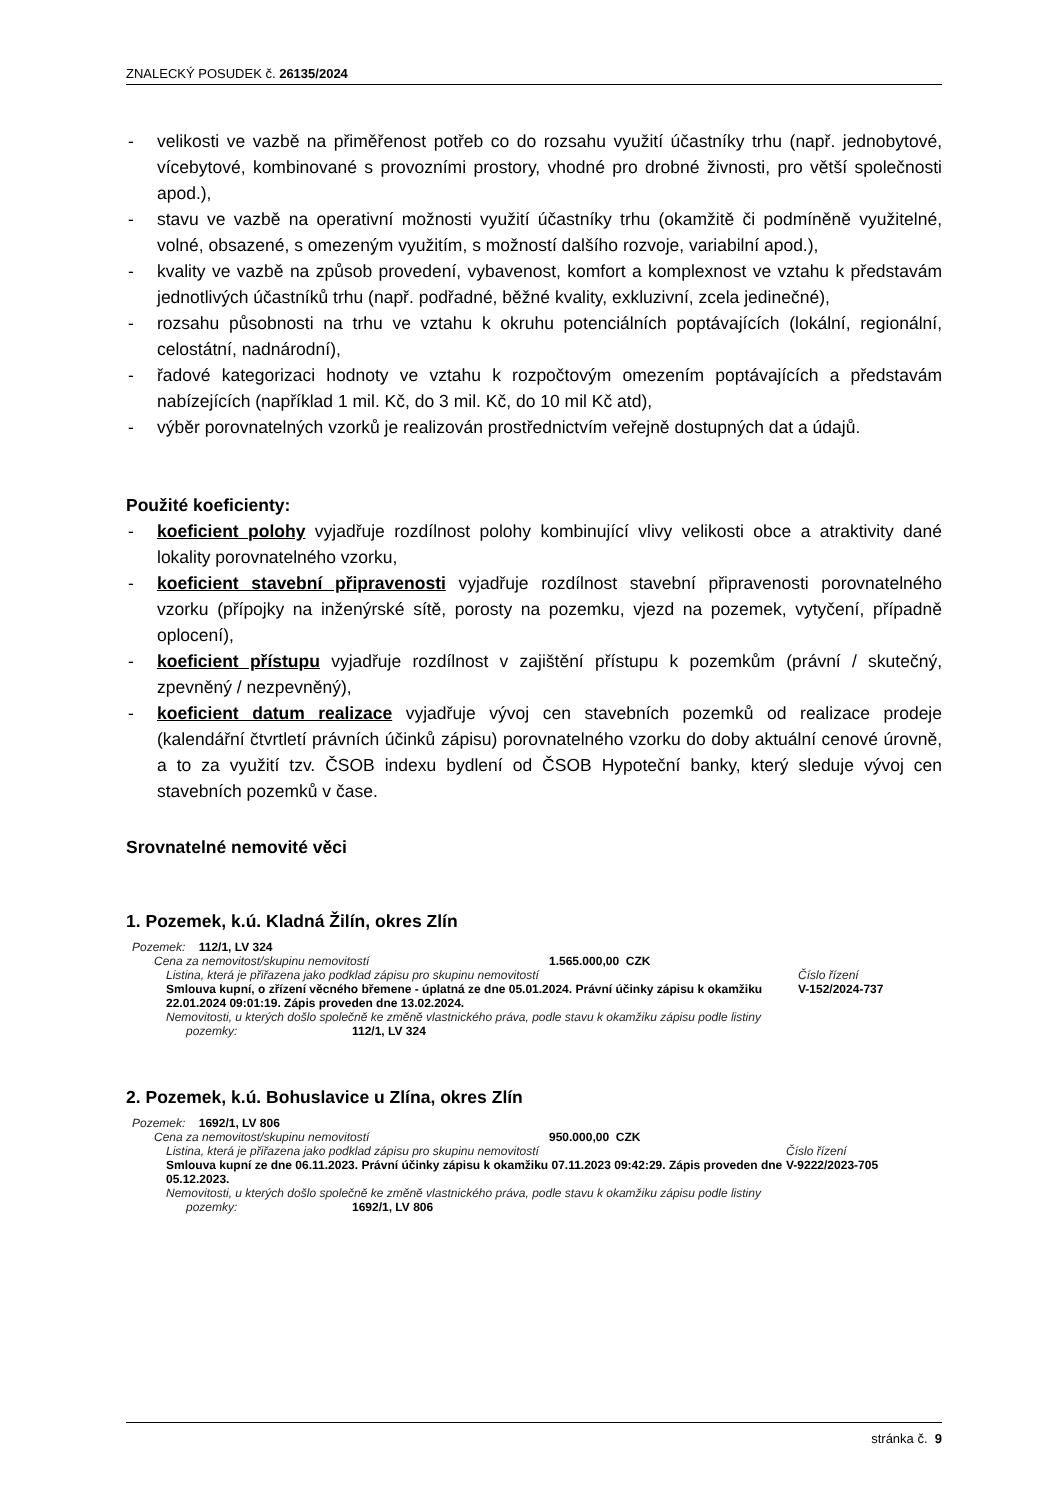ZNALECKÝ POSUDEK č. 26135/2024
- velikosti ve vazbě na přiměřenost potřeb co do rozsahu využití účastníky trhu (např. jednobytové, vícebytové, kombinované s provozními prostory, vhodné pro drobné živnosti, pro větší společnosti apod.),
- stavu ve vazbě na operativní možnosti využití účastníky trhu (okamžitě či podmíněně využitelné, volné, obsazené, s omezeným využitím, s možností dalšího rozvoje, variabilní apod.),
- kvality ve vazbě na způsob provedení, vybavenost, komfort a komplexnost ve vztahu k představám jednotlivých účastníků trhu (např. podřadné, běžné kvality, exkluzivní, zcela jedinečné),
- rozsahu působnosti na trhu ve vztahu k okruhu potenciálních poptávajících (lokální, regionální, celostátní, nadnárodní),
- řadové kategorizaci hodnoty ve vztahu k rozpočtovým omezením poptávajících a představám nabízejících (například 1 mil. Kč, do 3 mil. Kč, do 10 mil Kč atd),
- výběr porovnatelných vzorků je realizován prostřednictvím veřejně dostupných dat a údajů.
Použité koeficienty:
- koeficient polohy vyjadřuje rozdílnost polohy kombinující vlivy velikosti obce a atraktivity dané lokality porovnatelného vzorku,
- koeficient stavební připravenosti vyjadřuje rozdílnost stavební připravenosti porovnatelného vzorku (přípojky na inženýrské sítě, porosty na pozemku, vjezd na pozemek, vytyčení, případně oplocení),
- koeficient přístupu vyjadřuje rozdílnost v zajištění přístupu k pozemkům (právní / skutečný, zpevněný / nezpevněný),
- koeficient datum realizace vyjadřuje vývoj cen stavebních pozemků od realizace prodeje (kalendářní čtvrtletí právních účinků zápisu) porovnatelného vzorku do doby aktuální cenové úrovně, a to za využití tzv. ČSOB indexu bydlení od ČSOB Hypoteční banky, který sleduje vývoj cen stavebních pozemků v čase.
Srovnatelné nemovité věci
1. Pozemek, k.ú. Kladná Žilín, okres Zlín
Pozemek: 112/1, LV 324
Cena za nemovitost/skupinu nemovitostí 1.565.000,00 CZK
Listina, která je přiřazena jako podklad zápisu pro skupinu nemovitostí Číslo řízení
Smlouva kupní, o zřízení věcného břemene - úplatná ze dne 05.01.2024. Právní účinky zápisu k okamžiku 22.01.2024 09:01:19. Zápis proveden dne 13.02.2024. V-152/2024-737
Nemovitosti, u kterých došlo společně ke změně vlastnického práva, podle stavu k okamžiku zápisu podle listiny
pozemky: 112/1, LV 324
2. Pozemek, k.ú. Bohuslavice u Zlína, okres Zlín
Pozemek: 1692/1, LV 806
Cena za nemovitost/skupinu nemovitostí 950.000,00 CZK
Listina, která je přiřazena jako podklad zápisu pro skupinu nemovitostí Číslo řízení
Smlouva kupní ze dne 06.11.2023. Právní účinky zápisu k okamžiku 07.11.2023 09:42:29. Zápis proveden dne 05.12.2023. V-9222/2023-705
Nemovitosti, u kterých došlo společně ke změně vlastnického práva, podle stavu k okamžiku zápisu podle listiny
pozemky: 1692/1, LV 806
stránka č. 9